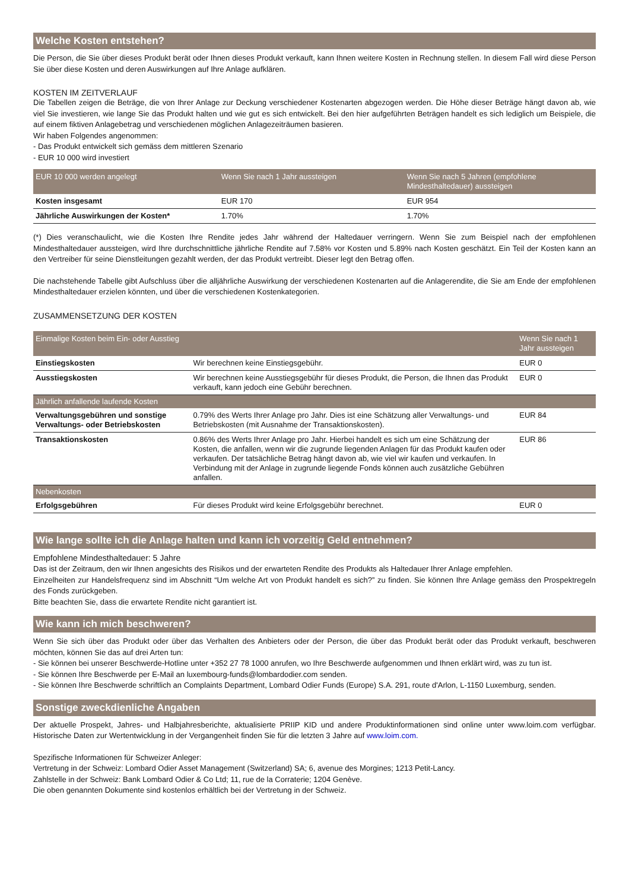Welche Kosten entstehen?
Die Person, die Sie über dieses Produkt berät oder Ihnen dieses Produkt verkauft, kann Ihnen weitere Kosten in Rechnung stellen. In diesem Fall wird diese Person Sie über diese Kosten und deren Auswirkungen auf Ihre Anlage aufklären.
KOSTEN IM ZEITVERLAUF
Die Tabellen zeigen die Beträge, die von Ihrer Anlage zur Deckung verschiedener Kostenarten abgezogen werden. Die Höhe dieser Beträge hängt davon ab, wie viel Sie investieren, wie lange Sie das Produkt halten und wie gut es sich entwickelt. Bei den hier aufgeführten Beträgen handelt es sich lediglich um Beispiele, die auf einem fiktiven Anlagebetrag und verschiedenen möglichen Anlagezeiträumen basieren.
Wir haben Folgendes angenommen:
- Das Produkt entwickelt sich gemäss dem mittleren Szenario
- EUR 10 000 wird investiert
| EUR 10 000 werden angelegt | Wenn Sie nach 1 Jahr aussteigen | Wenn Sie nach 5 Jahren (empfohlene Mindesthaltedauer) aussteigen |
| --- | --- | --- |
| Kosten insgesamt | EUR 170 | EUR 954 |
| Jährliche Auswirkungen der Kosten* | 1.70% | 1.70% |
(*) Dies veranschaulicht, wie die Kosten Ihre Rendite jedes Jahr während der Haltedauer verringern. Wenn Sie zum Beispiel nach der empfohlenen Mindesthaltedauer aussteigen, wird Ihre durchschnittliche jährliche Rendite auf 7.58% vor Kosten und 5.89% nach Kosten geschätzt. Ein Teil der Kosten kann an den Vertreiber für seine Dienstleitungen gezahlt werden, der das Produkt vertreibt. Dieser legt den Betrag offen.
Die nachstehende Tabelle gibt Aufschluss über die alljährliche Auswirkung der verschiedenen Kostenarten auf die Anlagerendite, die Sie am Ende der empfohlenen Mindesthaltedauer erzielen könnten, und über die verschiedenen Kostenkategorien.
ZUSAMMENSETZUNG DER KOSTEN
| Einmalige Kosten beim Ein- oder Ausstieg | | Wenn Sie nach 1 Jahr aussteigen |
| --- | --- | --- |
| Einstiegskosten | Wir berechnen keine Einstiegsgebühr. | EUR 0 |
| Ausstiegskosten | Wir berechnen keine Ausstiegsgebühr für dieses Produkt, die Person, die Ihnen das Produkt verkauft, kann jedoch eine Gebühr berechnen. | EUR 0 |
| Jährlich anfallende laufende Kosten | | |
| Verwaltungsgebühren und sonstige Verwaltungs- oder Betriebskosten | 0.79% des Werts Ihrer Anlage pro Jahr. Dies ist eine Schätzung aller Verwaltungs- und Betriebskosten (mit Ausnahme der Transaktionskosten). | EUR 84 |
| Transaktionskosten | 0.86% des Werts Ihrer Anlage pro Jahr. Hierbei handelt es sich um eine Schätzung der Kosten, die anfallen, wenn wir die zugrunde liegenden Anlagen für das Produkt kaufen oder verkaufen. Der tatsächliche Betrag hängt davon ab, wie viel wir kaufen und verkaufen. In Verbindung mit der Anlage in zugrunde liegende Fonds können auch zusätzliche Gebühren anfallen. | EUR 86 |
| Nebenkosten | | |
| Erfolgsgebühren | Für dieses Produkt wird keine Erfolgsgebühr berechnet. | EUR 0 |
Wie lange sollte ich die Anlage halten und kann ich vorzeitig Geld entnehmen?
Empfohlene Mindesthaltedauer: 5 Jahre
Das ist der Zeitraum, den wir Ihnen angesichts des Risikos und der erwarteten Rendite des Produkts als Haltedauer Ihrer Anlage empfehlen.
Einzelheiten zur Handelsfrequenz sind im Abschnitt “Um welche Art von Produkt handelt es sich?” zu finden. Sie können Ihre Anlage gemäss den Prospektregeln des Fonds zurückgeben.
Bitte beachten Sie, dass die erwartete Rendite nicht garantiert ist.
Wie kann ich mich beschweren?
Wenn Sie sich über das Produkt oder über das Verhalten des Anbieters oder der Person, die über das Produkt berät oder das Produkt verkauft, beschweren möchten, können Sie das auf drei Arten tun:
- Sie können bei unserer Beschwerde-Hotline unter +352 27 78 1000 anrufen, wo Ihre Beschwerde aufgenommen und Ihnen erklärt wird, was zu tun ist.
- Sie können Ihre Beschwerde per E-Mail an luxembourg-funds@lombardodier.com senden.
- Sie können Ihre Beschwerde schriftlich an Complaints Department, Lombard Odier Funds (Europe) S.A. 291, route d'Arlon, L-1150 Luxemburg, senden.
Sonstige zweckdienliche Angaben
Der aktuelle Prospekt, Jahres- und Halbjahresberichte, aktualisierte PRIIP KID und andere Produktinformationen sind online unter www.loim.com verfügbar. Historische Daten zur Wertentwicklung in der Vergangenheit finden Sie für die letzten 3 Jahre auf www.loim.com.
Spezifische Informationen für Schweizer Anleger:
Vertretung in der Schweiz: Lombard Odier Asset Management (Switzerland) SA; 6, avenue des Morgines; 1213 Petit-Lancy.
Zahlstelle in der Schweiz: Bank Lombard Odier & Co Ltd; 11, rue de la Corraterie; 1204 Genève.
Die oben genannten Dokumente sind kostenlos erhältlich bei der Vertretung in der Schweiz.